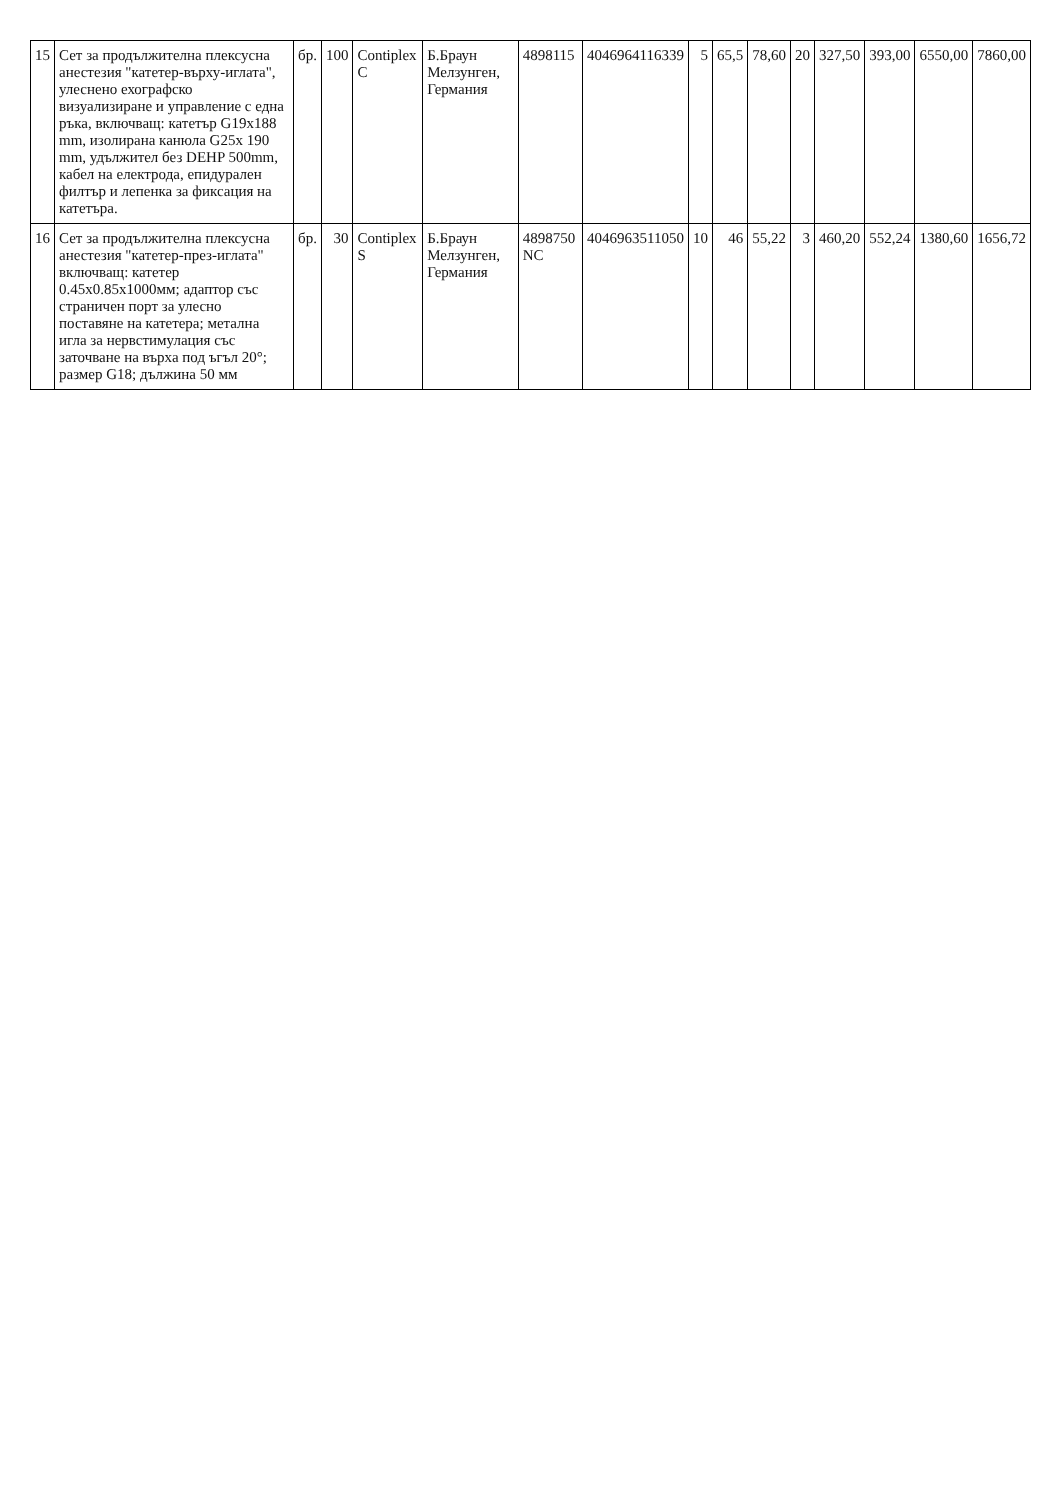| 15 | Сет за продължителна плексусна анестезия "катетер-върху-иглата", улеснено ехографско визуализиране и управление с една ръка, включващ: катетър G19x188 mm, изолирана канюла G25x 190 mm, удължител без DEHP 500mm, кабел на електрода, епидурален филтър и лепенка за фиксация на катетъра. | бр. | 100 | Contiplex C | Б.Браун Мелзунген, Германия | 4898115 | 4046964116339 | 5 | 65,5 | 78,60 | 20 | 327,50 | 393,00 | 6550,00 | 7860,00 |
| 16 | Сет за продължителна плексусна анестезия "катетер-през-иглата" включващ: катетер 0.45x0.85x1000мм; адаптор със страничен порт за улесно поставяне на катетера; метална игла за нервстимулация със заточване на върха под ъгъл 20°; размер G18; дължина 50 мм | бр. | 30 | Contiplex S | Б.Браун Мелзунген, Германия | 4898750 NC | 4046963511050 | 10 | 46 | 55,22 | 3 | 460,20 | 552,24 | 1380,60 | 1656,72 |